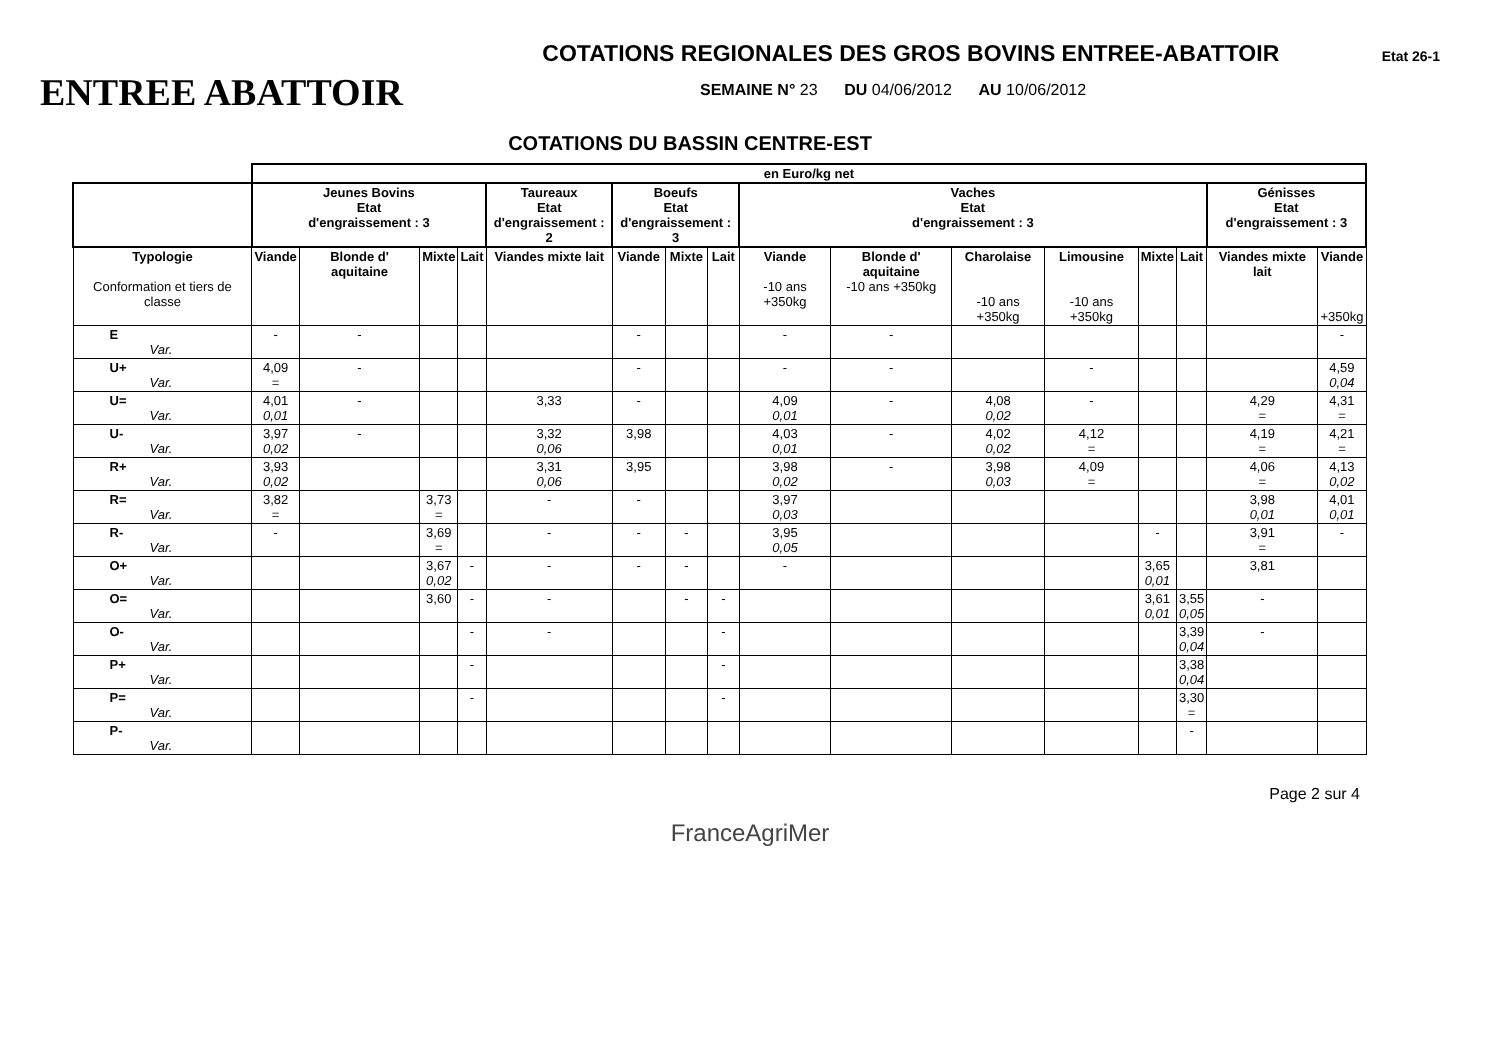ENTREE ABATTOIR
COTATIONS REGIONALES DES GROS BOVINS ENTREE-ABATTOIR
SEMAINE N° 23 DU 04/06/2012 AU 10/06/2012
Etat 26-1
COTATIONS DU BASSIN CENTRE-EST
| | en Euro/kg net | | | | | | | | | | | | | | | |
| | Jeunes Bovins Etat d'engraissement : 3 | | | | Taureaux Etat d'engraissement : 2 | Boeufs Etat d'engraissement : 3 | | | Vaches Etat d'engraissement : 3 | | | | | | Génisses Etat d'engraissement : 3 | |
| Typologie Conformation et tiers de classe | Viande | Blonde d' aquitaine | Mixte | Lait | Viandes mixte lait | Viande | Mixte | Lait | Viande -10 ans +350kg | Blonde d' aquitaine -10 ans +350kg | Charolaise -10 ans +350kg | Limousine -10 ans +350kg | Mixte | Lait | Viandes mixte lait | Viande +350kg |
| E Var. | - | - | | | | - | | | - | - | | | | | | - |
| U+ Var. | 4,09 = | - | | | | - | | | - | - | | - | | | | 4,59 0,04 |
| U= Var. | 4,01 0,01 | - | | | 3,33 | - | | | 4,09 0,01 | - | 4,08 0,02 | - | | | 4,29 = | 4,31 = |
| U- Var. | 3,97 0,02 | - | | | 3,32 0,06 | 3,98 | | | 4,03 0,01 | - | 4,02 0,02 | 4,12 = | | | 4,19 = | 4,21 = |
| R+ Var. | 3,93 0,02 | | | | 3,31 0,06 | 3,95 | | | 3,98 0,02 | - | 3,98 0,03 | 4,09 = | | | 4,06 = | 4,13 0,02 |
| R= Var. | 3,82 = | | 3,73 = | | - | - | | | 3,97 0,03 | | | | | | 3,98 0,01 | 4,01 0,01 |
| R- Var. | - | | 3,69 = | | - | - | - | | 3,95 0,05 | | | | - | | 3,91 = | - |
| O+ Var. | | | 3,67 0,02 | - | - | - | - | | - | | | | 3,65 0,01 | | 3,81 | |
| O= Var. | | | 3,60 | - | - | | - | - | | | | | 3,61 0,01 | 3,55 0,05 | - | |
| O- Var. | | | | - | - | | | - | | | | | | 3,39 0,04 | - | |
| P+ Var. | | | | - | | | | - | | | | | | 3,38 0,04 | | |
| P= Var. | | | | - | | | | - | | | | | | 3,30 = | | |
| P- Var. | | | | | | | | | | | | | | - | | |
Page 2 sur 4
FranceAgriMer